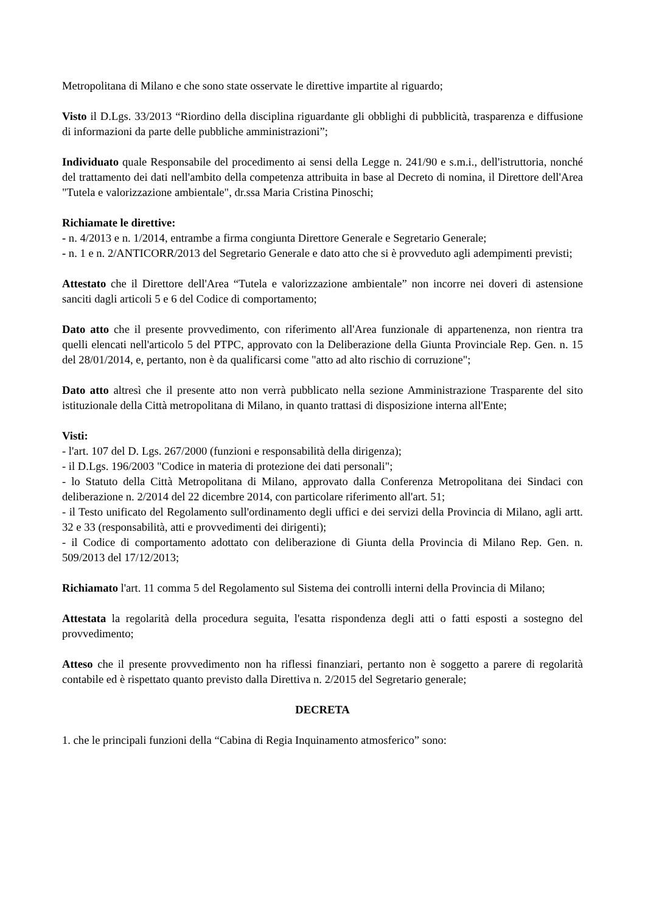Metropolitana di Milano e che sono state osservate le direttive impartite al riguardo;
Visto il D.Lgs. 33/2013 “Riordino della disciplina riguardante gli obblighi di pubblicità, trasparenza e diffusione di informazioni da parte delle pubbliche amministrazioni”;
Individuato quale Responsabile del procedimento ai sensi della Legge n. 241/90 e s.m.i., dell'istruttoria, nonché del trattamento dei dati nell'ambito della competenza attribuita in base al Decreto di nomina, il Direttore dell'Area "Tutela e valorizzazione ambientale", dr.ssa Maria Cristina Pinoschi;
Richiamate le direttive:
- n. 4/2013 e n. 1/2014, entrambe a firma congiunta Direttore Generale e Segretario Generale;
- n. 1 e n. 2/ANTICORR/2013 del Segretario Generale e dato atto che si è provveduto agli adempimenti previsti;
Attestato che il Direttore dell'Area “Tutela e valorizzazione ambientale” non incorre nei doveri di astensione sanciti dagli articoli 5 e 6 del Codice di comportamento;
Dato atto che il presente provvedimento, con riferimento all'Area funzionale di appartenenza, non rientra tra quelli elencati nell'articolo 5 del PTPC, approvato con la Deliberazione della Giunta Provinciale Rep. Gen. n. 15 del 28/01/2014, e, pertanto, non è da qualificarsi come "atto ad alto rischio di corruzione";
Dato atto altresì che il presente atto non verrà pubblicato nella sezione Amministrazione Trasparente del sito istituzionale della Città metropolitana di Milano, in quanto trattasi di disposizione interna all'Ente;
Visti:
- l'art. 107 del D. Lgs. 267/2000 (funzioni e responsabilità della dirigenza);
- il D.Lgs. 196/2003 "Codice in materia di protezione dei dati personali";
- lo Statuto della Città Metropolitana di Milano, approvato dalla Conferenza Metropolitana dei Sindaci con deliberazione n. 2/2014 del 22 dicembre 2014, con particolare riferimento all'art. 51;
- il Testo unificato del Regolamento sull'ordinamento degli uffici e dei servizi della Provincia di Milano, agli artt. 32 e 33 (responsabilità, atti e provvedimenti dei dirigenti);
- il Codice di comportamento adottato con deliberazione di Giunta della Provincia di Milano Rep. Gen. n. 509/2013 del 17/12/2013;
Richiamato l'art. 11 comma 5 del Regolamento sul Sistema dei controlli interni della Provincia di Milano;
Attestata la regolarità della procedura seguita, l'esatta rispondenza degli atti o fatti esposti a sostegno del provvedimento;
Atteso che il presente provvedimento non ha riflessi finanziari, pertanto non è soggetto a parere di regolarità contabile ed è rispettato quanto previsto dalla Direttiva n. 2/2015 del Segretario generale;
DECRETA
1. che le principali funzioni della “Cabina di Regia Inquinamento atmosferico” sono: